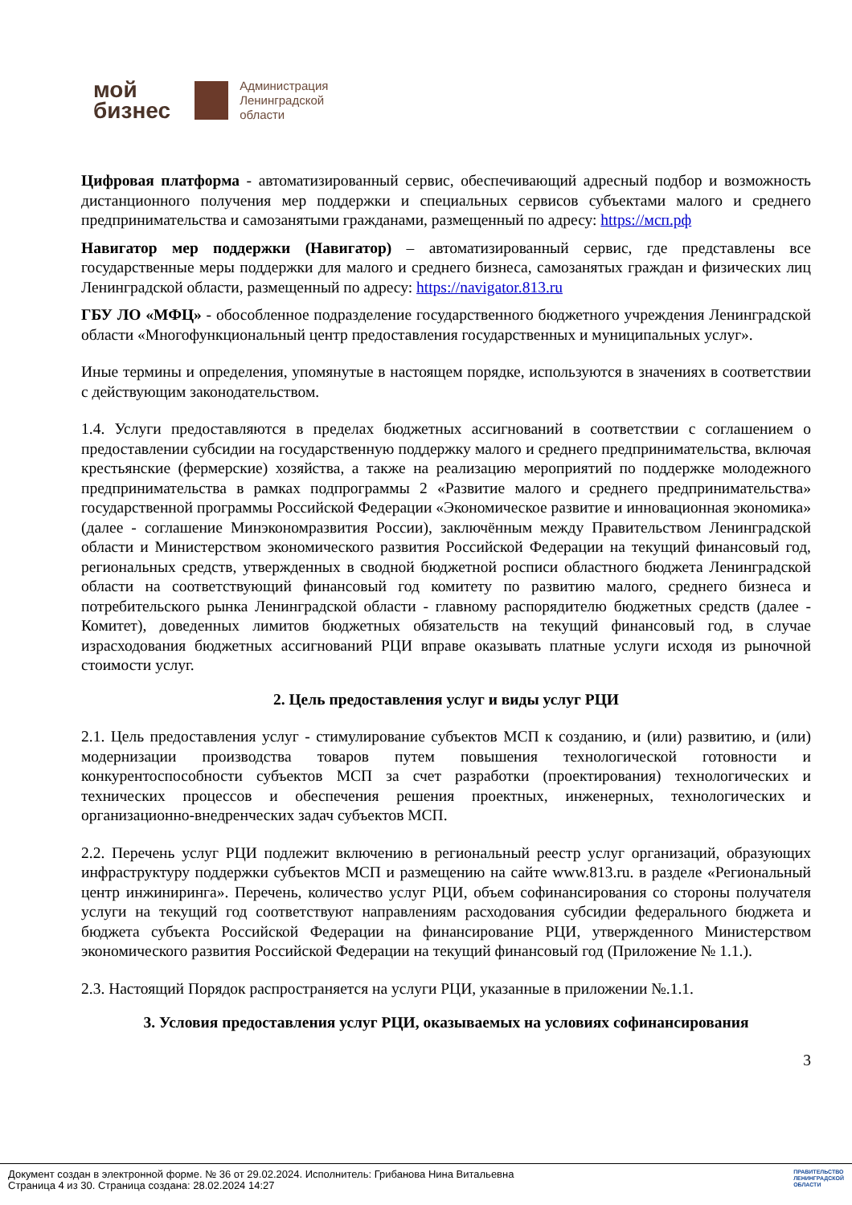мой
бизнес
Администрация
Ленинградской
области
Цифровая платформа - автоматизированный сервис, обеспечивающий адресный подбор и возможность дистанционного получения мер поддержки и специальных сервисов субъектами малого и среднего предпринимательства и самозанятыми гражданами, размещенный по адресу: https://мсп.рф
Навигатор мер поддержки (Навигатор) – автоматизированный сервис, где представлены все государственные меры поддержки для малого и среднего бизнеса, самозанятых граждан и физических лиц Ленинградской области, размещенный по адресу: https://navigator.813.ru
ГБУ ЛО «МФЦ» - обособленное подразделение государственного бюджетного учреждения Ленинградской области «Многофункциональный центр предоставления государственных и муниципальных услуг».
Иные термины и определения, упомянутые в настоящем порядке, используются в значениях в соответствии с действующим законодательством.
1.4. Услуги предоставляются в пределах бюджетных ассигнований в соответствии с соглашением о предоставлении субсидии на государственную поддержку малого и среднего предпринимательства, включая крестьянские (фермерские) хозяйства, а также на реализацию мероприятий по поддержке молодежного предпринимательства в рамках подпрограммы 2 «Развитие малого и среднего предпринимательства» государственной программы Российской Федерации «Экономическое развитие и инновационная экономика» (далее - соглашение Минэкономразвития России), заключённым между Правительством Ленинградской области и Министерством экономического развития Российской Федерации на текущий финансовый год, региональных средств, утвержденных в сводной бюджетной росписи областного бюджета Ленинградской области на соответствующий финансовый год комитету по развитию малого, среднего бизнеса и потребительского рынка Ленинградской области - главному распорядителю бюджетных средств (далее - Комитет), доведенных лимитов бюджетных обязательств на текущий финансовый год, в случае израсходования бюджетных ассигнований РЦИ вправе оказывать платные услуги исходя из рыночной стоимости услуг.
2. Цель предоставления услуг и виды услуг РЦИ
2.1. Цель предоставления услуг - стимулирование субъектов МСП к созданию, и (или) развитию, и (или) модернизации производства товаров путем повышения технологической готовности и конкурентоспособности субъектов МСП за счет разработки (проектирования) технологических и технических процессов и обеспечения решения проектных, инженерных, технологических и организационно-внедренческих задач субъектов МСП.
2.2. Перечень услуг РЦИ подлежит включению в региональный реестр услуг организаций, образующих инфраструктуру поддержки субъектов МСП и размещению на сайте www.813.ru. в разделе «Региональный центр инжиниринга». Перечень, количество услуг РЦИ, объем софинансирования со стороны получателя услуги на текущий год соответствуют направлениям расходования субсидии федерального бюджета и бюджета субъекта Российской Федерации на финансирование РЦИ, утвержденного Министерством экономического развития Российской Федерации на текущий финансовый год (Приложение № 1.1.).
2.3. Настоящий Порядок распространяется на услуги РЦИ, указанные в приложении №.1.1.
3. Условия предоставления услуг РЦИ, оказываемых на условиях софинансирования
3
Документ создан в электронной форме. № 36 от 29.02.2024. Исполнитель: Грибанова Нина Витальевна
Страница 4 из 30. Страница создана: 28.02.2024 14:27
ПРАВИТЕЛЬСТВО
ЛЕНИНГРАДСКОЙ
ОБЛАСТИ